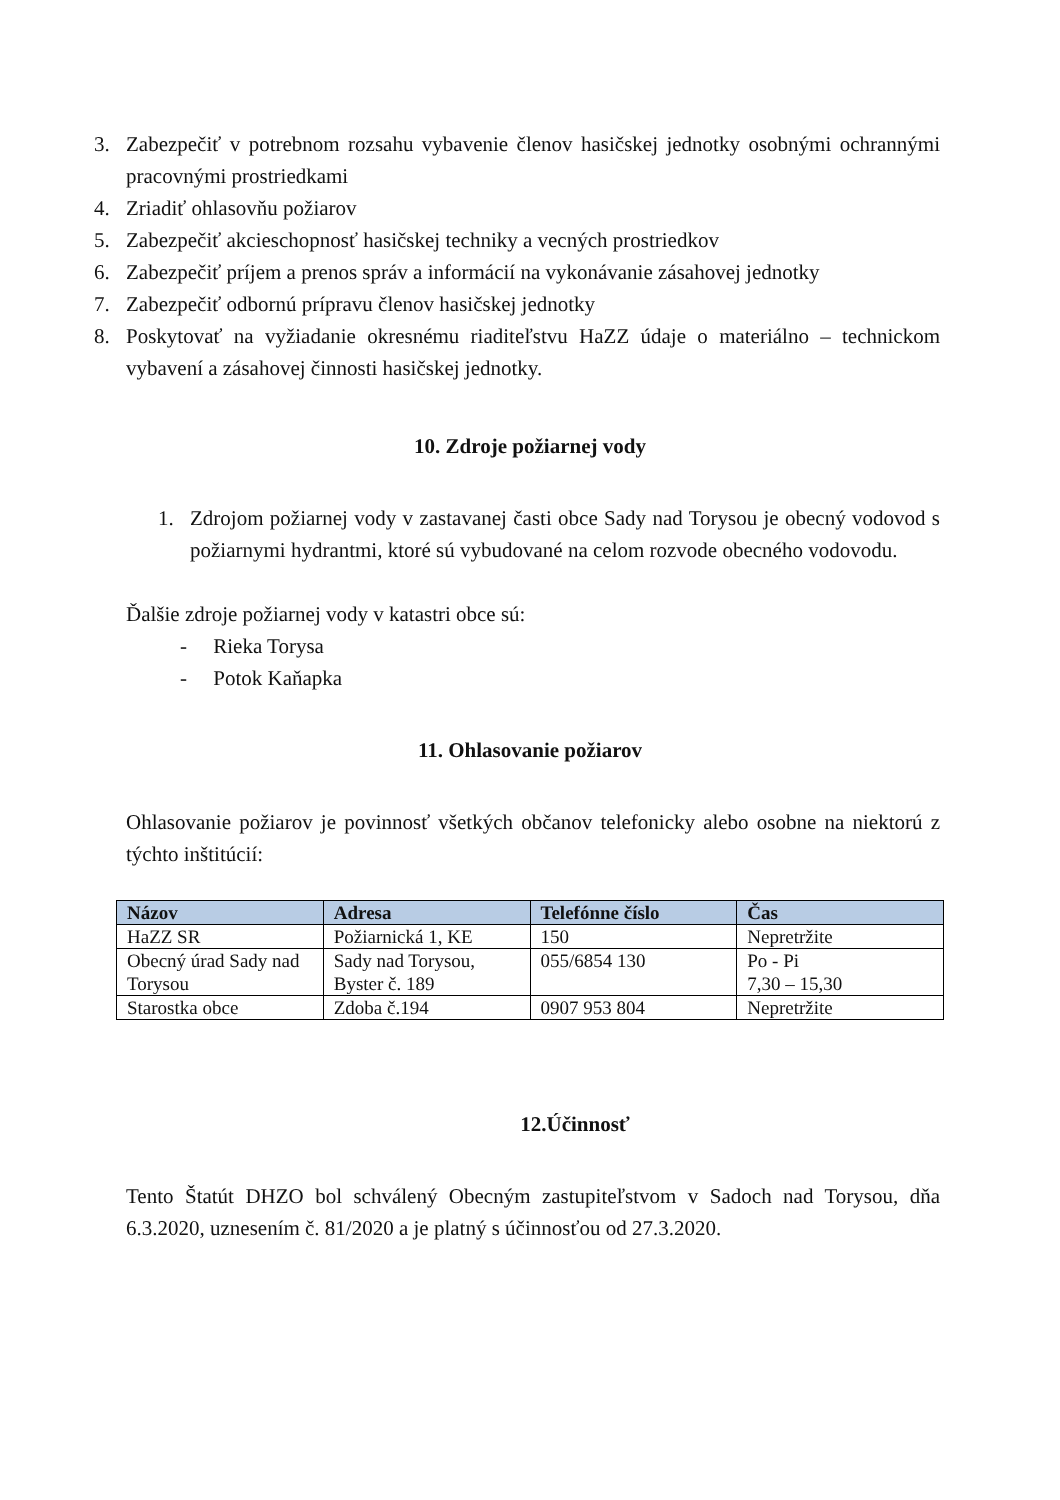3. Zabezpečiť v potrebnom rozsahu vybavenie členov hasičskej jednotky osobnými ochrannými pracovnými prostriedkami
4. Zriadiť ohlasovňu požiarov
5. Zabezpečiť akcieschopnosť hasičskej techniky a vecných prostriedkov
6. Zabezpečiť príjem a prenos správ a informácií na vykonávanie zásahovej jednotky
7. Zabezpečiť odbornú prípravu členov hasičskej jednotky
8. Poskytovať na vyžiadanie okresnému riaditeľstvu HaZZ údaje o materiálno – technickom vybavení a zásahovej činnosti hasičskej jednotky.
10. Zdroje požiarnej vody
1. Zdrojom požiarnej vody v zastavanej časti obce Sady nad Torysou je obecný vodovod s požiarnymi hydrantmi, ktoré sú vybudované na celom rozvode obecného vodovodu.
Ďalšie zdroje požiarnej vody v katastri obce sú:
- Rieka Torysa
- Potok Kaňapka
11. Ohlasovanie požiarov
Ohlasovanie požiarov je povinnosť všetkých občanov telefonicky alebo osobne na niektorú z týchto inštitúcií:
| Názov | Adresa | Telefónne číslo | Čas |
| --- | --- | --- | --- |
| HaZZ SR | Požiarnická 1, KE | 150 | Nepretržite |
| Obecný úrad Sady nad Torysou | Sady nad Torysou, Byster č. 189 | 055/6854 130 | Po - Pi 7,30 – 15,30 |
| Starostka obce | Zdoba č.194 | 0907 953 804 | Nepretržite |
12.Účinnosť
Tento Štatút DHZO bol schválený Obecným zastupiteľstvom v Sadoch nad Torysou, dňa 6.3.2020, uznesením č. 81/2020 a je platný s účinnosťou od 27.3.2020.